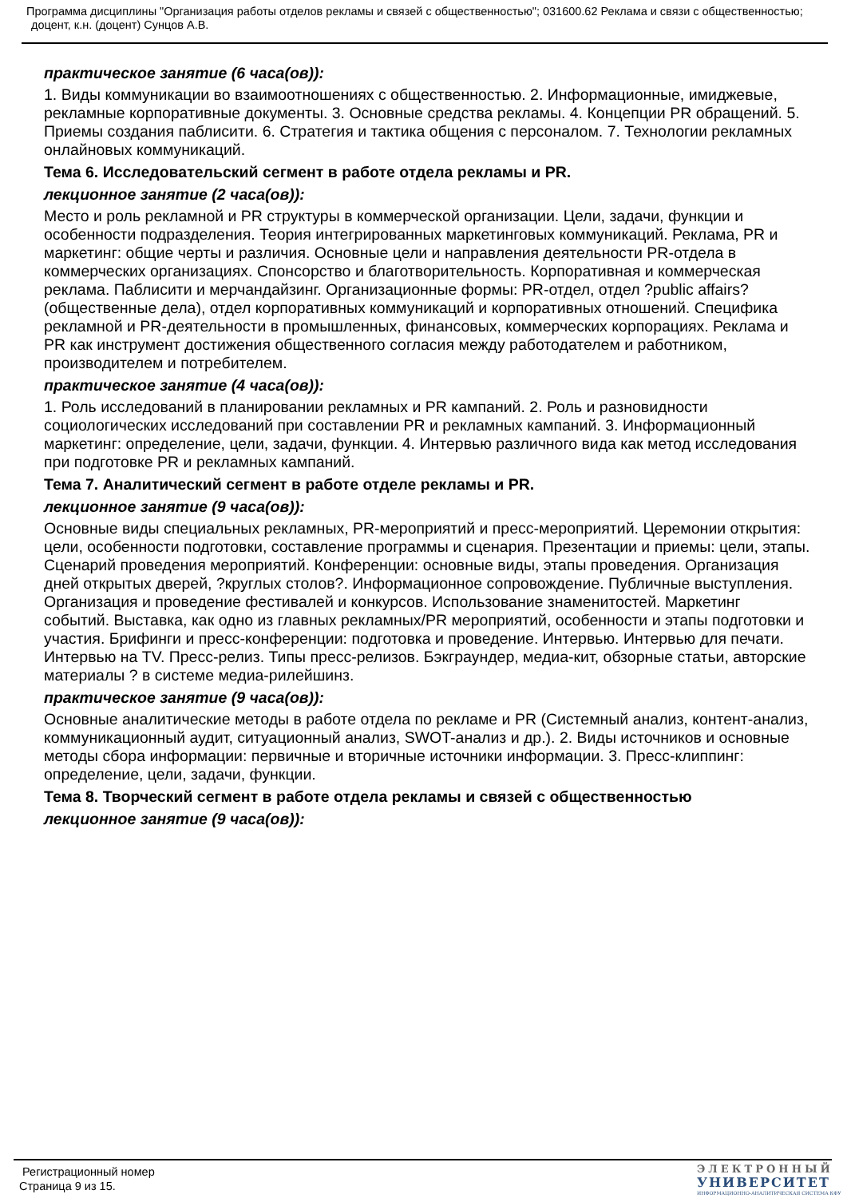Программа дисциплины "Организация работы отделов рекламы и связей с общественностью"; 031600.62 Реклама и связи с общественностью; доцент, к.н. (доцент) Сунцов А.В.
практическое занятие (6 часа(ов)):
1. Виды коммуникации во взаимоотношениях с общественностью. 2. Информационные, имиджевые, рекламные корпоративные документы. 3. Основные средства рекламы. 4. Концепции PR обращений. 5. Приемы создания паблисити. 6. Стратегия и тактика общения с персоналом. 7. Технологии рекламных онлайновых коммуникаций.
Тема 6. Исследовательский сегмент в работе отдела рекламы и PR.
лекционное занятие (2 часа(ов)):
Место и роль рекламной и PR структуры в коммерческой организации. Цели, задачи, функции и особенности подразделения. Теория интегрированных маркетинговых коммуникаций. Реклама, PR и маркетинг: общие черты и различия. Основные цели и направления деятельности PR-отдела в коммерческих организациях. Спонсорство и благотворительность. Корпоративная и коммерческая реклама. Паблисити и мерчандайзинг. Организационные формы: PR-отдел, отдел ?public affairs? (общественные дела), отдел корпоративных коммуникаций и корпоративных отношений. Специфика рекламной и PR-деятельности в промышленных, финансовых, коммерческих корпорациях. Реклама и PR как инструмент достижения общественного согласия между работодателем и работником, производителем и потребителем.
практическое занятие (4 часа(ов)):
1. Роль исследований в планировании рекламных и PR кампаний. 2. Роль и разновидности социологических исследований при составлении PR и рекламных кампаний. 3. Информационный маркетинг: определение, цели, задачи, функции. 4. Интервью различного вида как метод исследования при подготовке PR и рекламных кампаний.
Тема 7. Аналитический сегмент в работе отделе рекламы и PR.
лекционное занятие (9 часа(ов)):
Основные виды специальных рекламных, PR-мероприятий и пресс-мероприятий. Церемонии открытия: цели, особенности подготовки, составление программы и сценария. Презентации и приемы: цели, этапы. Сценарий проведения мероприятий. Конференции: основные виды, этапы проведения. Организация дней открытых дверей, ?круглых столов?. Информационное сопровождение. Публичные выступления. Организация и проведение фестивалей и конкурсов. Использование знаменитостей. Маркетинг событий. Выставка, как одно из главных рекламных/PR мероприятий, особенности и этапы подготовки и участия. Брифинги и пресс-конференции: подготовка и проведение. Интервью. Интервью для печати. Интервью на TV. Пресс-релиз. Типы пресс-релизов. Бэкграундер, медиа-кит, обзорные статьи, авторские материалы ? в системе медиа-рилейшинз.
практическое занятие (9 часа(ов)):
Основные аналитические методы в работе отдела по рекламе и PR (Системный анализ, контент-анализ, коммуникационный аудит, ситуационный анализ, SWOT-анализ и др.). 2. Виды источников и основные методы сбора информации: первичные и вторичные источники информации. 3. Пресс-клиппинг: определение, цели, задачи, функции.
Тема 8. Творческий сегмент в работе отдела рекламы и связей с общественностью
лекционное занятие (9 часа(ов)):
Регистрационный номер
Страница 9 из 15.
ЭЛЕКТРОННЫЙ
УНИВЕРСИТЕТ
ИНФОРМАЦИОННО-АНАЛИТИЧЕСКАЯ СИСТЕМА КФУ